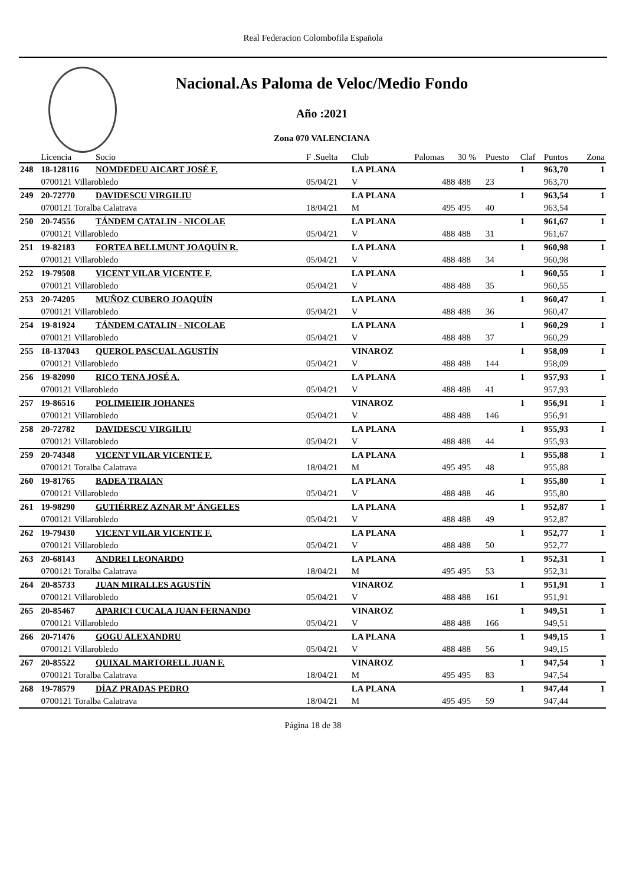Real Federacion Colombofila Española
Nacional.As Paloma de Veloc/Medio Fondo
Año :2021
Zona 070 VALENCIANA
| | Licencia | Socio | F .Suelta | Club | Palomas | 30 % | Puesto | Claf | Puntos | Zona |
| --- | --- | --- | --- | --- | --- | --- | --- | --- | --- | --- |
| 248 | 18-128116 | NOMDEDEU AICART JOSÉ F. | | LA PLANA | | | | 1 | 963,70 | 1 |
| | 0700121 Villarobledo | | 05/04/21 | V | 488 | 488 | 23 | | 963,70 | |
| 249 | 20-72770 | DAVIDESCU VIRGILIU | | LA PLANA | | | | 1 | 963,54 | 1 |
| | 0700121 Toralba Calatrava | | 18/04/21 | M | 495 | 495 | 40 | | 963,54 | |
| 250 | 20-74556 | TÁNDEM CATALIN - NICOLAE | | LA PLANA | | | | 1 | 961,67 | 1 |
| | 0700121 Villarobledo | | 05/04/21 | V | 488 | 488 | 31 | | 961,67 | |
| 251 | 19-82183 | FORTEA BELLMUNT JOAQUÍN R. | | LA PLANA | | | | 1 | 960,98 | 1 |
| | 0700121 Villarobledo | | 05/04/21 | V | 488 | 488 | 34 | | 960,98 | |
| 252 | 19-79508 | VICENT VILAR VICENTE F. | | LA PLANA | | | | 1 | 960,55 | 1 |
| | 0700121 Villarobledo | | 05/04/21 | V | 488 | 488 | 35 | | 960,55 | |
| 253 | 20-74205 | MUÑOZ CUBERO JOAQUÍN | | LA PLANA | | | | 1 | 960,47 | 1 |
| | 0700121 Villarobledo | | 05/04/21 | V | 488 | 488 | 36 | | 960,47 | |
| 254 | 19-81924 | TÁNDEM CATALIN - NICOLAE | | LA PLANA | | | | 1 | 960,29 | 1 |
| | 0700121 Villarobledo | | 05/04/21 | V | 488 | 488 | 37 | | 960,29 | |
| 255 | 18-137043 | QUEROL PASCUAL AGUSTÍN | | VINAROZ | | | | 1 | 958,09 | 1 |
| | 0700121 Villarobledo | | 05/04/21 | V | 488 | 488 | 144 | | 958,09 | |
| 256 | 19-82090 | RICO TENA JOSÉ A. | | LA PLANA | | | | 1 | 957,93 | 1 |
| | 0700121 Villarobledo | | 05/04/21 | V | 488 | 488 | 41 | | 957,93 | |
| 257 | 19-86516 | POLIMEIEIR JOHANES | | VINAROZ | | | | 1 | 956,91 | 1 |
| | 0700121 Villarobledo | | 05/04/21 | V | 488 | 488 | 146 | | 956,91 | |
| 258 | 20-72782 | DAVIDESCU VIRGILIU | | LA PLANA | | | | 1 | 955,93 | 1 |
| | 0700121 Villarobledo | | 05/04/21 | V | 488 | 488 | 44 | | 955,93 | |
| 259 | 20-74348 | VICENT VILAR VICENTE F. | | LA PLANA | | | | 1 | 955,88 | 1 |
| | 0700121 Toralba Calatrava | | 18/04/21 | M | 495 | 495 | 48 | | 955,88 | |
| 260 | 19-81765 | BADEA TRAIAN | | LA PLANA | | | | 1 | 955,80 | 1 |
| | 0700121 Villarobledo | | 05/04/21 | V | 488 | 488 | 46 | | 955,80 | |
| 261 | 19-98290 | GUTIÉRREZ AZNAR Mª ÁNGELES | | LA PLANA | | | | 1 | 952,87 | 1 |
| | 0700121 Villarobledo | | 05/04/21 | V | 488 | 488 | 49 | | 952,87 | |
| 262 | 19-79430 | VICENT VILAR VICENTE F. | | LA PLANA | | | | 1 | 952,77 | 1 |
| | 0700121 Villarobledo | | 05/04/21 | V | 488 | 488 | 50 | | 952,77 | |
| 263 | 20-68143 | ANDREI LEONARDO | | LA PLANA | | | | 1 | 952,31 | 1 |
| | 0700121 Toralba Calatrava | | 18/04/21 | M | 495 | 495 | 53 | | 952,31 | |
| 264 | 20-85733 | JUAN MIRALLES AGUSTÍN | | VINAROZ | | | | 1 | 951,91 | 1 |
| | 0700121 Villarobledo | | 05/04/21 | V | 488 | 488 | 161 | | 951,91 | |
| 265 | 20-85467 | APARICI CUCALA JUAN FERNANDO | | VINAROZ | | | | 1 | 949,51 | 1 |
| | 0700121 Villarobledo | | 05/04/21 | V | 488 | 488 | 166 | | 949,51 | |
| 266 | 20-71476 | GOGU ALEXANDRU | | LA PLANA | | | | 1 | 949,15 | 1 |
| | 0700121 Villarobledo | | 05/04/21 | V | 488 | 488 | 56 | | 949,15 | |
| 267 | 20-85522 | QUIXAL MARTORELL JUAN F. | | VINAROZ | | | | 1 | 947,54 | 1 |
| | 0700121 Toralba Calatrava | | 18/04/21 | M | 495 | 495 | 83 | | 947,54 | |
| 268 | 19-78579 | DÍAZ PRADAS PEDRO | | LA PLANA | | | | 1 | 947,44 | 1 |
| | 0700121 Toralba Calatrava | | 18/04/21 | M | 495 | 495 | 59 | | 947,44 | |
Página 18 de 38